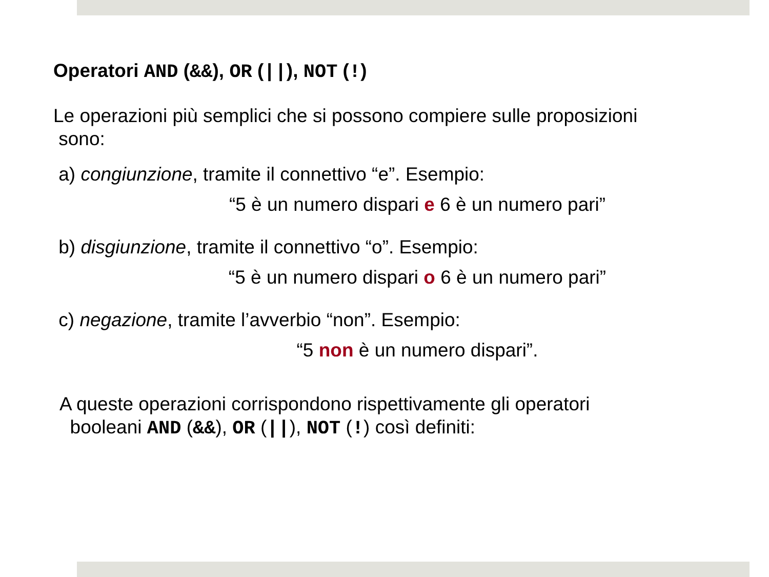Operatori AND (&&), OR (||), NOT (!)
Le operazioni più semplici che si possono compiere sulle proposizioni
sono:
a) congiunzione, tramite il connettivo “e”. Esempio:
“5 è un numero dispari e 6 è un numero pari”
b) disgiunzione, tramite il connettivo “o”. Esempio:
“5 è un numero dispari o 6 è un numero pari”
c) negazione, tramite l’avverbio “non”. Esempio:
“5 non è un numero dispari”.
A queste operazioni corrispondono rispettivamente gli operatori
booleani AND (&&), OR (||), NOT (!) così definiti: